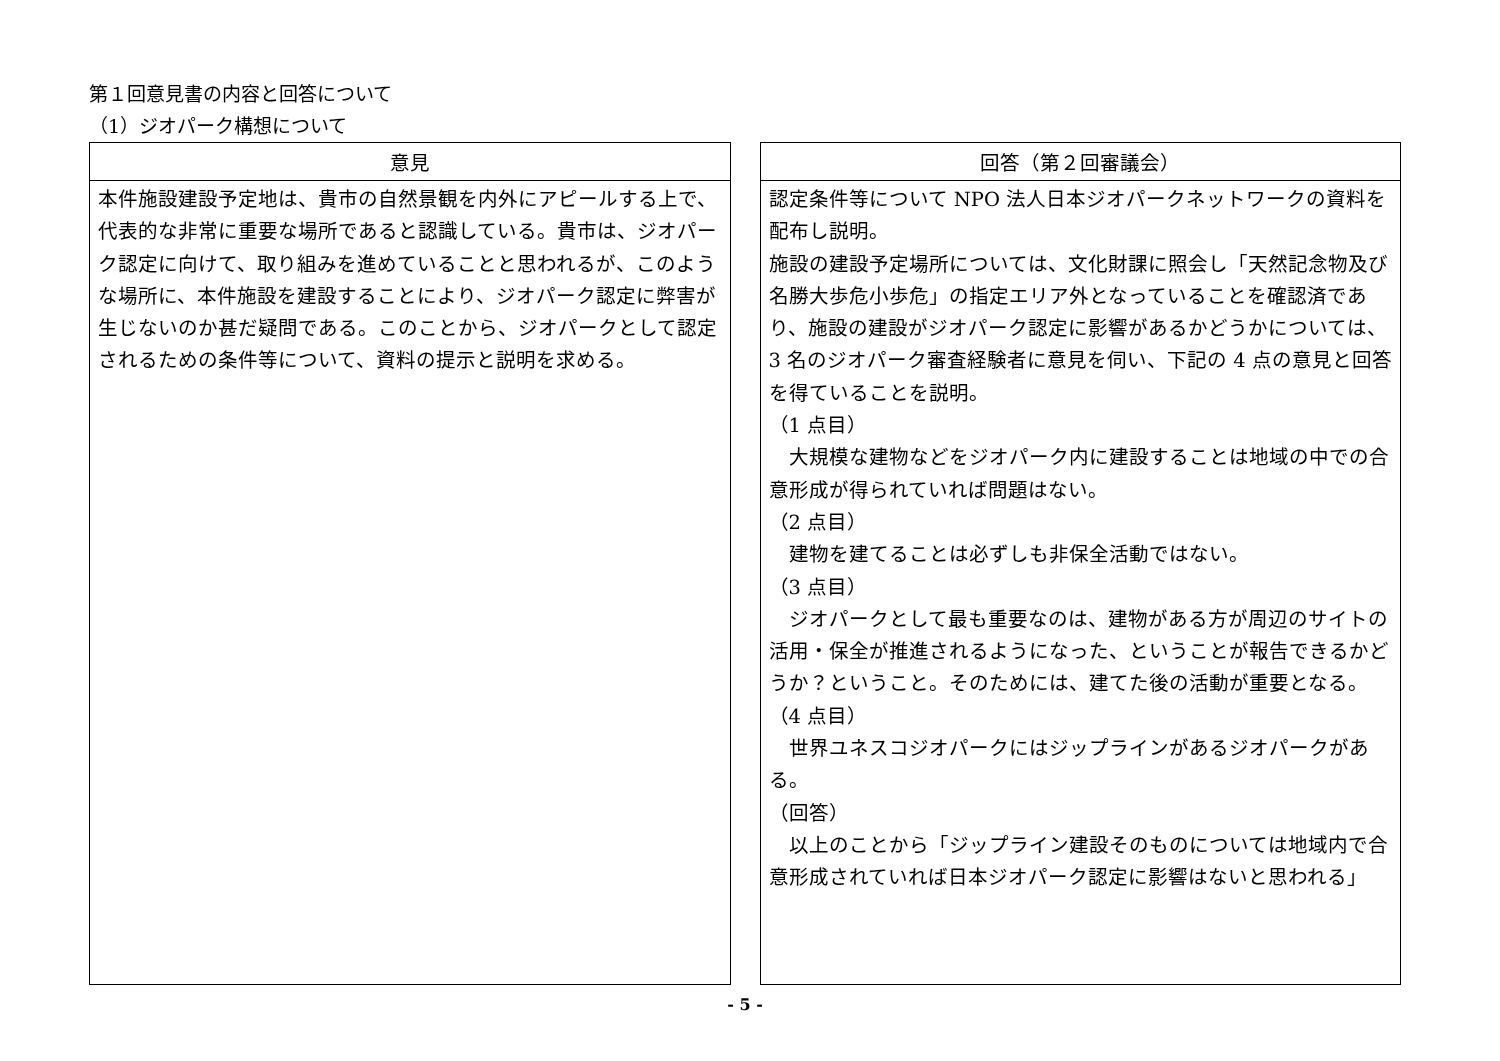第１回意見書の内容と回答について
（1）ジオパーク構想について
| 意見 |
| --- |
| 本件施設建設予定地は、貴市の自然景観を内外にアピールする上で、代表的な非常に重要な場所であると認識している。貴市は、ジオパーク認定に向けて、取り組みを進めていることと思われるが、このような場所に、本件施設を建設することにより、ジオパーク認定に弊害が生じないのか甚だ疑問である。このことから、ジオパークとして認定されるための条件等について、資料の提示と説明を求める。 |
| 回答（第２回審議会） |
| --- |
| 認定条件等について NPO 法人日本ジオパークネットワークの資料を配布し説明。 施設の建設予定場所については、文化財課に照会し「天然記念物及び名勝大歩危小歩危」の指定エリア外となっていることを確認済であり、施設の建設がジオパーク認定に影響があるかどうかについては、3 名のジオパーク審査経験者に意見を伺い、下記の 4 点の意見と回答を得ていることを説明。 （1 点目） 大規模な建物などをジオパーク内に建設することは地域の中での合意形成が得られていれば問題はない。 （2 点目） 建物を建てることは必ずしも非保全活動ではない。 （3 点目） ジオパークとして最も重要なのは、建物がある方が周辺のサイトの活用・保全が推進されるようになった、ということが報告できるかどうか？ということ。そのためには、建てた後の活動が重要となる。 （4 点目） 世界ユネスコジオパークにはジップラインがあるジオパークがある。 （回答） 以上のことから「ジップライン建設そのものについては地域内で合意形成されていれば日本ジオパーク認定に影響はないと思われる」 |
- 5 -